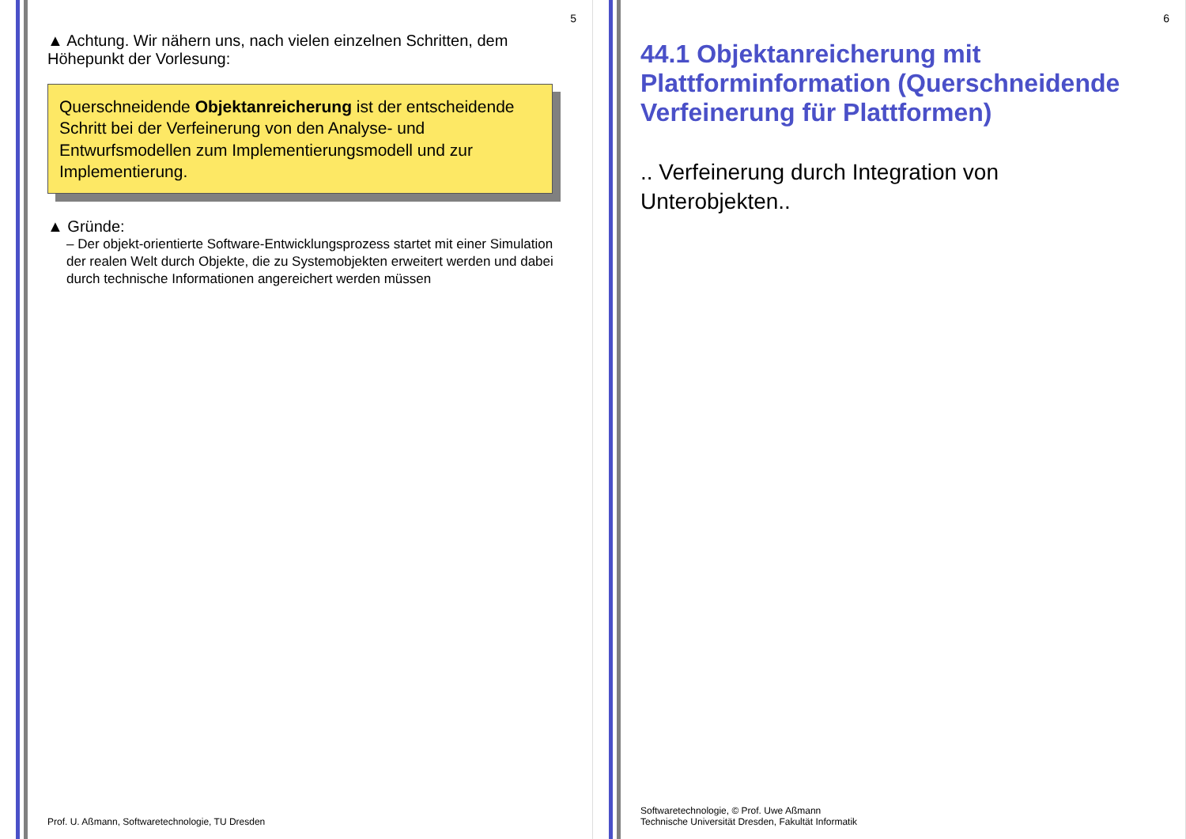5
▲ Achtung. Wir nähern uns, nach vielen einzelnen Schritten, dem Höhepunkt der Vorlesung:
Querschneidende Objektanreicherung ist der entscheidende Schritt bei der Verfeinerung von den Analyse- und Entwurfsmodellen zum Implementierungsmodell und zur Implementierung.
▲ Gründe:
– Der objekt-orientierte Software-Entwicklungsprozess startet mit einer Simulation der realen Welt durch Objekte, die zu Systemobjekten erweitert werden und dabei durch technische Informationen angereichert werden müssen
Prof. U. Aßmann, Softwaretechnologie, TU Dresden
6
44.1 Objektanreicherung mit Plattforminformation (Querschneidende Verfeinerung für Plattformen)
.. Verfeinerung durch Integration von Unterobjekten..
Softwaretechnologie, © Prof. Uwe Aßmann
Technische Universität Dresden, Fakultät Informatik